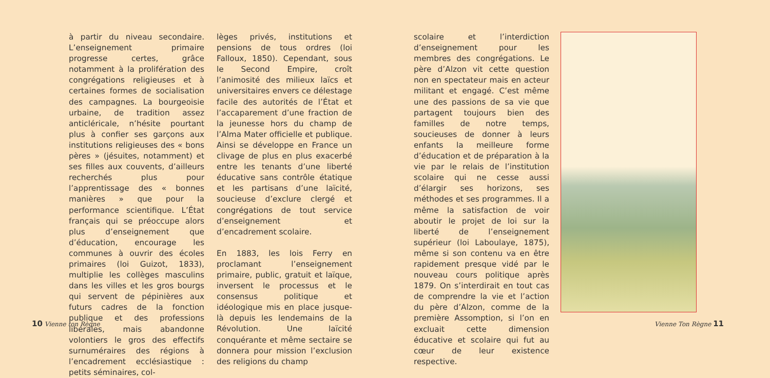à partir du niveau secondaire. L’enseignement primaire progresse certes, grâce notamment à la prolifération des congrégations religieuses et à certaines formes de socialisation des campagnes. La bourgeoisie urbaine, de tradition assez anticléricale, n’hésite pourtant plus à confier ses garçons aux institutions religieuses des « bons pères » (jésuites, notamment) et ses filles aux couvents, d’ailleurs recherchés plus pour l’apprentissage des « bonnes manières » que pour la performance scientifique. L’État français qui se préoccupe alors plus d’enseignement que d’éducation, encourage les communes à ouvrir des écoles primaires (loi Guizot, 1833), multiplie les collèges masculins dans les villes et les gros bourgs qui servent de pépinières aux futurs cadres de la fonction publique et des professions libérales, mais abandonne volontiers le gros des effectifs surnuméraires des régions à l’encadrement ecclésiastique : petits séminaires, col-
lèges privés, institutions et pensions de tous ordres (loi Falloux, 1850). Cependant, sous le Second Empire, croît l’animosité des milieux laïcs et universitaires envers ce délestage facile des autorités de l’État et l’accaparement d’une fraction de la jeunesse hors du champ de l’Alma Mater officielle et publique. Ainsi se développe en France un clivage de plus en plus exacerbé entre les tenants d’une liberté éducative sans contrôle étatique et les partisans d’une laïcité, soucieuse d’exclure clergé et congrégations de tout service d’enseignement et d’encadrement scolaire.
En 1883, les lois Ferry en proclamant l’enseignement primaire, public, gratuit et laïque, inversent le processus et le consensus politique et idéologique mis en place jusque-là depuis les lendemains de la Révolution. Une laïcité conquérante et même sectaire se donnera pour mission l’exclusion des religions du champ
scolaire et l’interdiction d’enseignement pour les membres des congrégations. Le père d’Alzon vit cette question non en spectateur mais en acteur militant et engagé. C’est même une des passions de sa vie que partagent toujours bien des familles de notre temps, soucieuses de donner à leurs enfants la meilleure forme d’éducation et de préparation à la vie par le relais de l’institution scolaire qui ne cesse aussi d’élargir ses horizons, ses méthodes et ses programmes. Il a même la satisfaction de voir aboutir le projet de loi sur la liberté de l’enseignement supérieur (loi Laboulaye, 1875), même si son contenu va en être rapidement presque vidé par le nouveau cours politique après 1879. On s’interdirait en tout cas de comprendre la vie et l’action du père d’Alzon, comme de la première Assomption, si l’on en excluait cette dimension éducative et scolaire qui fut au cœur de leur existence respective.
10 Vienne ton Règne Vienne Ton Règne 11